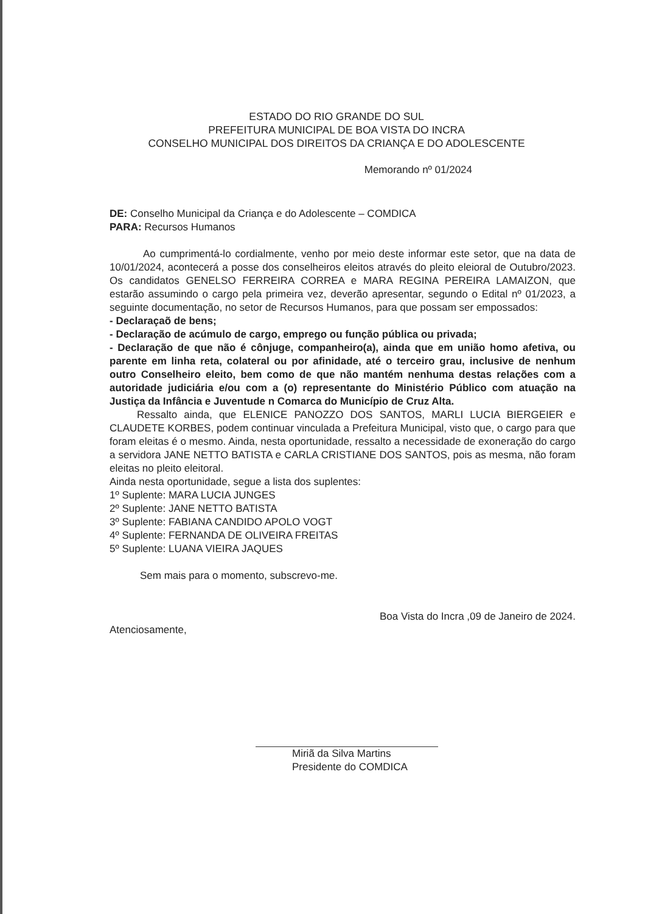ESTADO DO RIO GRANDE DO SUL
PREFEITURA MUNICIPAL DE BOA VISTA DO INCRA
CONSELHO MUNICIPAL DOS DIREITOS DA CRIANÇA E DO ADOLESCENTE
Memorando nº 01/2024
DE: Conselho Municipal da Criança e do Adolescente – COMDICA
PARA: Recursos Humanos
Ao cumprimentá-lo cordialmente, venho por meio deste informar este setor, que na data de 10/01/2024, acontecerá a posse dos conselheiros eleitos através do pleito eleioral de Outubro/2023. Os candidatos GENELSO FERREIRA CORREA e MARA REGINA PEREIRA LAMAIZON, que estarão assumindo o cargo pela primeira vez, deverão apresentar, segundo o Edital nº 01/2023, a seguinte documentação, no setor de Recursos Humanos, para que possam ser empossados:
- Declaraçaõ de bens;
- Declaração de acúmulo de cargo, emprego ou função pública ou privada;
- Declaração de que não é cônjuge, companheiro(a), ainda que em união homo afetiva, ou parente em linha reta, colateral ou por afinidade, até o terceiro grau, inclusive de nenhum outro Conselheiro eleito, bem como de que não mantém nenhuma destas relações com a autoridade judiciária e/ou com a (o) representante do Ministério Público com atuação na Justiça da Infância e Juventude n Comarca do Município de Cruz Alta.
Ressalto ainda, que ELENICE PANOZZO DOS SANTOS, MARLI LUCIA BIERGEIER e CLAUDETE KORBES, podem continuar vinculada a Prefeitura Municipal, visto que, o cargo para que foram eleitas é o mesmo. Ainda, nesta oportunidade, ressalto a necessidade de exoneração do cargo a servidora JANE NETTO BATISTA e CARLA CRISTIANE DOS SANTOS, pois as mesma, não foram eleitas no pleito eleitoral.
Ainda nesta oportunidade, segue a lista dos suplentes:
1º Suplente: MARA LUCIA JUNGES
2º Suplente: JANE NETTO BATISTA
3º Suplente: FABIANA CANDIDO APOLO VOGT
4º Suplente: FERNANDA DE OLIVEIRA FREITAS
5º Suplente: LUANA VIEIRA JAQUES
Sem mais para o momento, subscrevo-me.
Boa Vista do Incra ,09 de Janeiro de 2024.
Atenciosamente,
Miriã da Silva Martins
Presidente do COMDICA